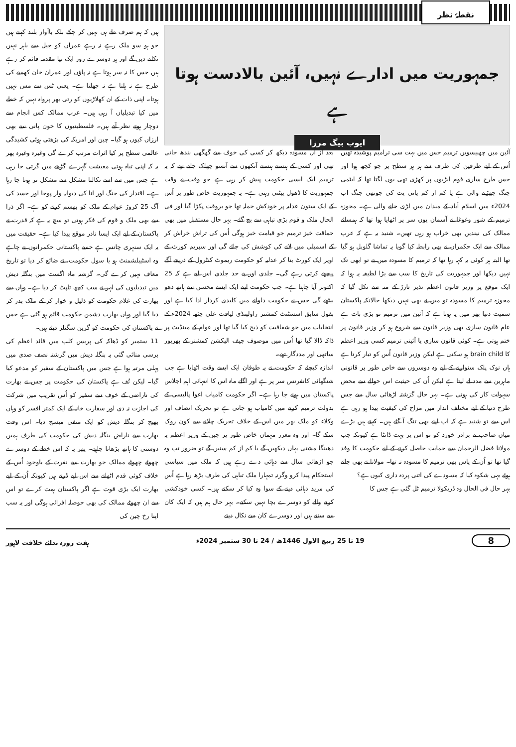نقطۂ نظر
جمہوریت میں ادارے نہیں، آئین بالادست ہوتا ہے
ایوب بیگ مرزا
آئین میں چھبیسویں ترمیم جس میں بہت سی ترامیم پوشیدہ تھیں اُس کے لیے طرفین کی طرف سے ہر ہر سطح پر جو کچھ ہوا اور جس طرح ساری قوم ایڑیوں پر کھڑی تھی یوں لگتا تھا کہ ایٹمی جنگ چھڑنے والی ہے یا کم از کم پانی پت کی چوتھی جنگ اب 2024ء میں اسلام آباد کے میدان میں لڑی جانے والی ہے۔ مجوزہ ترمیم کے شور وغوغا نے آسمان یوں سر پر اٹھایا ہوا تھا کہ ہمسائے ممالک کی نیندیں بھی خراب ہو رہی تھیں۔ شنید یہ ہے کہ عرب ممالک سے ایک حکمران نے بھی رابطہ کیا گویا یہ تماشا گلوبل ہو گیا تھا البتہ ہر کوئی یہ کہہ رہا تھا کہ ترمیم کا مسودہ میں نے تو ابھی تک نہیں دیکھا اور جمہوریت کی تاریخ کا سب سے بڑا لطیفہ یہ ہوا کہ ایک موقع پر وزیر قانون اعظم نذیر تارڑ کے منہ سے نکل گیا کہ مجوزہ ترمیم کا مسودہ تو میں نے بھی نہیں دیکھا حالانکہ پاکستان سمیت دنیا بھر میں یہ ہوتا ہے کہ آئین میں ترمیم تو بڑی بات ہے عام قانون سازی بھی وزیر قانون سے شروع ہو کر وزیر قانون پر ختم ہوتی ہے۔ کوئی قانون سازی یا آئینی ترمیم کسی وزیر اعظم کا brain child ہو سکتی ہے لیکن وزیر قانون اُس کو تیار کرتا ہے ہاں نوک پلک سنوارنے کے لیے وہ دوسروں سے خاص طور پر قانونی ماہرین سے مدد لے لیتا ہے لیکن اُن کی حیثیت اس حوالے سے محض سہولت کار کی ہوتی ہے۔ بہر حال گزشتہ اڑھائی سال سے جس طرح دنیا کے لیے مختلف انداز میں مزاح کی کیفیت پیدا ہو رہی ہے اس سے تو شنید ہے کہ اب اپنے بھی تنگ آ گئے ہیں۔ کہتے ہیں بڑے میاں صاحب نے برادر خورد کو تو اس پر بہت ڈانٹا ہے کیونکہ جب مولانا فضل الرحمان سے حمایت حاصل کرنے کے لیے حکومت کا وفد گیا تھا تو اُن کے پاس بھی ترمیم کا مسودہ نہ تھا۔ مولانا نے بھی جاتے ہوئے یہی شکوہ کیا کہ مسودے کی اتنی پردہ داری کیوں ہے؟
بہر حال فی الحال وہ ڈریکولا ترمیم ٹل گئی ہے جس کا
بعد از اں مسودہ دیکھ کر کسی کی خوف سے گھگھی بندھ جاتی تھی اور کسی کے ہنستے ہنستے آنکھوں سے آنسو چھلک جاتے تھے کہ یہ ترمیم ایک ایسی حکومت پیش کر رہی ہے جو وقت بے وقت جمہوریت کا ڈھول پیٹتی رہتی ہے۔ یہ جمہوریت خاص طور پر اُس کے ایک ستون عدلیہ پر خودکش حملہ تھا جو بروقت پکڑا گیا اور فی الحال ملک و قوم بڑی تباہی سے بچ گئے۔ بہر حال مستقبل میں بھی حماقت خیز ترمیم جو قیامت خیز ہوگی اُس کی تراش خراش کر کے اسمبلی میں لانے کی کوشش کی جائے گی اور سپریم کورٹ کے اوپر ایک کورٹ بنا کر عدلیہ کو حکومت ریموٹ کنٹرول کے ذریعے آگے پیچھے کرتی رہے گی۔ جلدی اور بے حد جلدی اس لیے ہے کہ 25 اکتوبر آیا چاہتا ہے۔ جب حکومت اپنے ایک ایسے محسن سے ہاتھ دھو بیٹھے گی جس نے حکومت دلوانے میں کلیدی کردار ادا کیا ہے اور بقول سابق اسسٹنٹ کمشنر راولپنڈی لیاقت علی چٹھہ 2024ء کے انتخابات میں جو شفافیت کو ذبح کیا گیا تھا اور عوام کے مینڈیٹ پر ڈاکہ ڈالا گیا تھا اُس میں موصوف چیف الیکشن کمشنر کے بھرپور ساتھی اور مددگار تھے۔
اندازہ کیجئے کہ حکومت نے یہ طوفان ایک ایسے وقت اٹھایا ہے جب شنگھائی کانفرنس سر پر ہے اور اگلے ماہ اس کا انتہائی اہم اجلاس پاکستان میں ہونے جا رہا ہے۔ اگر حکومت کامیاب اغوا پالیسی کے بدولت ترمیم کرنے میں کامیاب ہو جاتی ہے تو تحریک انصاف اور وکلاء کو ملک بھر میں اس کے خلاف تحریک چلانے سے کون روک سکے گا۔ اور وہ معزز مہمان خاص طور پر چین کے وزیر اعظم یہ دھینگا مشتی یہاں دیکھیں گے یا کم از کم سنیں گے تو ضرور تب وہ جو اڑھائی سال سے دہائی دے رہے ہیں کہ ملک میں سیاسی استحکام پیدا کرو وگرنہ تمہارا ملک تباہی کی طرف بڑھ رہا ہے اُس کی مزید دہائی دینے کے سوا وہ کیا کر سکتے ہیں۔ کسی خودکشی کرنے والے کو دوسرے بچا نہیں سکتے۔ بہر حال ہم ہیں کہ ایک کان سے سنتے ہیں اور دوسرے کان سے نکال دیتے
ہیں کہ ہم صرف طے ہی نہیں کر چکے بلکہ باآواز بلند کہتے ہیں جو ہو سو ملک رہے نہ رہے عمران کو جیل سے باہر نہیں نکلنے دیں گے اور ہر دوسرے روز ایک نیا مقدمہ قائم کر رہے ہیں جس کا نہ سر ہوتا ہے نہ پاؤں اور عمران خان کھمبے کی طرح ہے نہ ہلتا ہے نہ جھلتا ہے۔ یعنی ٹس سے مس نہیں ہوتا۔ اپنی ذات کے ان کھلاڑیوں کو رتی بھر پرواہ نہیں کہ خطے میں کیا تبدیلیاں آ رہی ہیں۔ عرب ممالک کس انجام سے دوچار ہوتے نظر آتے ہیں۔ فلسطینیوں کا خون پانی سے بھی ارزاں کیوں ہو گیا۔ چین اور امریکہ کی بڑھتی ہوئی کشیدگی عالمی سطح پر کیا اثرات مرتب کرے گی وغیرہ وغیرہ پھر یہ کہ اپنی تباہ ہوتی معیشت گہرے گڑھے میں گرتی جا رہی ہے جس میں سے اسے نکالنا مشکل سے مشکل تر ہوتا جا رہا ہے۔ اقتدار کی جنگ اور انا کی دیوانہ وار پوجا اور حسد کی آگ 25 کروڑ عوام کے ملک کو بھسم کرنے کو ہے۔ اگر ذرا سے بھی ملک و قوم کی فکر ہوتی تو سچ یہ ہے کہ قدرت نے پاکستان کے لیے ایک ایسا نادر موقع پیدا کیا ہے۔ حقیقت میں یہ ایک سنہری چانس ہے جسے پاکستانی حکمرانوں نے چاہے وہ اسٹیبلشمنٹ ہو یا سول حکومت، نے ضائع کر دیا تو تاریخ معاف نہیں کرے گی۔ گزشتہ ماہ اگست میں بنگلہ دیش میں تبدیلیوں کی لہر نے سب کچھ تلپٹ کر دیا ہے۔ وہاں سے بھارت کی غلام حکومت کو ذلیل و خوار کر کے ملک بدر کر دیا گیا اور وہاں بھارت دشمن حکومت قائم ہو گئی ہے جس نے پاکستان کی حکومت کو گرین سگنلز دیئے ہیں۔
11 ستمبر کو ڈھاکہ کی پریس کلب میں قائد اعظم کی برسی منائی گئی یہ بنگلہ دیش میں گزشتہ نصف صدی میں پہلی مرتبہ ہوا ہے جس میں پاکستان کے سفیر کو مدعو کیا گیا۔ لیکن تُف ہے پاکستان کی حکومت پر جس نے بھارت کی ناراضی کے خوف سے سفیر کو اُس تقریب میں شرکت کی اجازت نہ دی اور سفارت خانہ کے ایک کمتر افسر کو وہاں بھیج کر بنگلہ دیش کو ایک منفی میسج دیا۔ اس وقت بھارت سے ناراض بنگلہ دیش کی حکومت کی طرف ہمیں دوستی کا ہاتھ بڑھانا چاہیے۔ پھر یہ کہ اس خطے کے دوسرے چھوٹے چھوٹے ممالک جو بھارت سے نفرت کے باوجود اُس کے خلاف کوئی قدم اٹھانے سے اس لیے ڈرتے ہیں کیونکہ اُن کے لیے بھارت ایک بڑی قوت ہے اگر پاکستان ہمت کرے تو اس سے ان چھوٹے ممالک کی بھی حوصلہ افزائی ہوگی اور یہ سب اپنا رخ چین کی
8 19 تا 25 ربیع الاول 1446ھ / 24 تا 30 ستمبر 2024ء ہفت روزہ ندائے خلافت لاہور